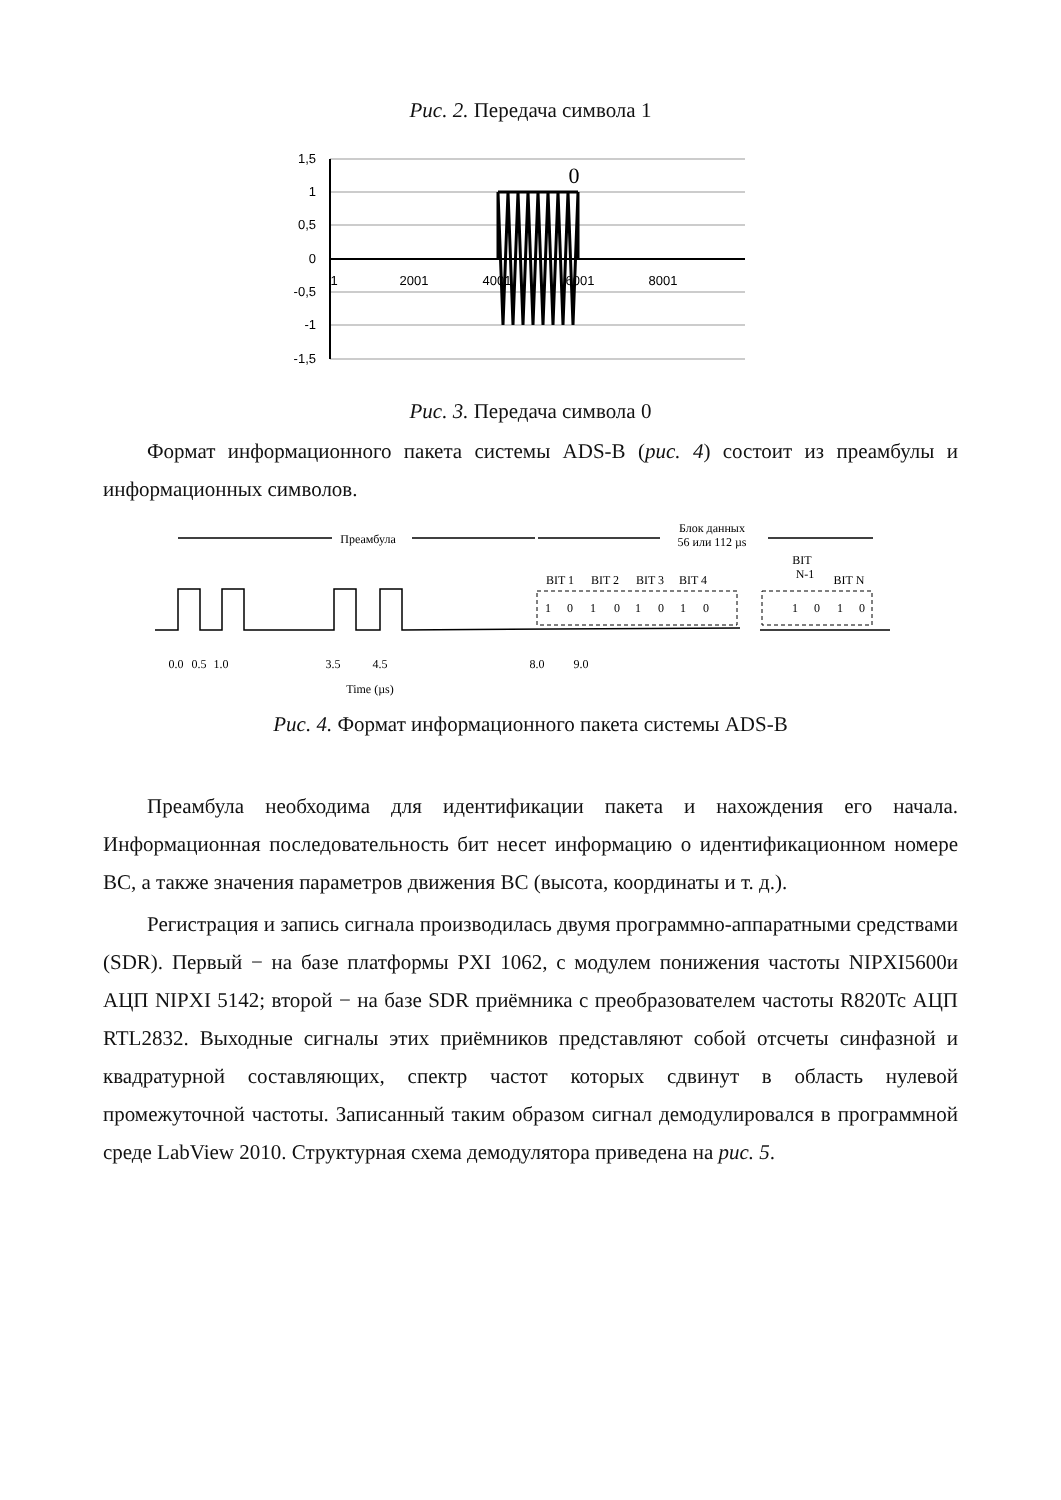Рис. 2. Передача символа 1
1,5
1
0,5
0
-0,5
-1
-1,5
0
1
2001
4001
6001
8001
Рис. 3. Передача символа 0
Формат информационного пакета системы ADS-B (рис. 4) состоит из преамбулы и информационных символов.
Преамбула
Блок данных
56 или 112 µs
BIT 1
BIT 2
BIT 3
BIT 4
BIT
N-1
BIT N
1
0
1
0
1
0
1
0
1
0
1
0
0.0
0.5
1.0
3.5
4.5
8.0
9.0
Time (µs)
Рис. 4. Формат информационного пакета системы ADS-B
Преамбула необходима для идентификации пакета и нахождения его начала. Информационная последовательность бит несет информацию о идентификационном номере ВС, а также значения параметров движения ВС (высота, координаты и т. д.).
Регистрация и запись сигнала производилась двумя программно-аппаратными средствами (SDR). Первый − на базе платформы PXI 1062, с модулем понижения частоты NIPXI5600и АЦП NIPXI 5142; второй − на базе SDR приёмника с преобразователем частоты R820Tc АЦП RTL2832. Выходные сигналы этих приёмников представляют собой отсчеты синфазной и квадратурной составляющих, спектр частот которых сдвинут в область нулевой промежуточной частоты. Записанный таким образом сигнал демодулировался в программной среде LabView 2010. Структурная схема демодулятора приведена на рис. 5.